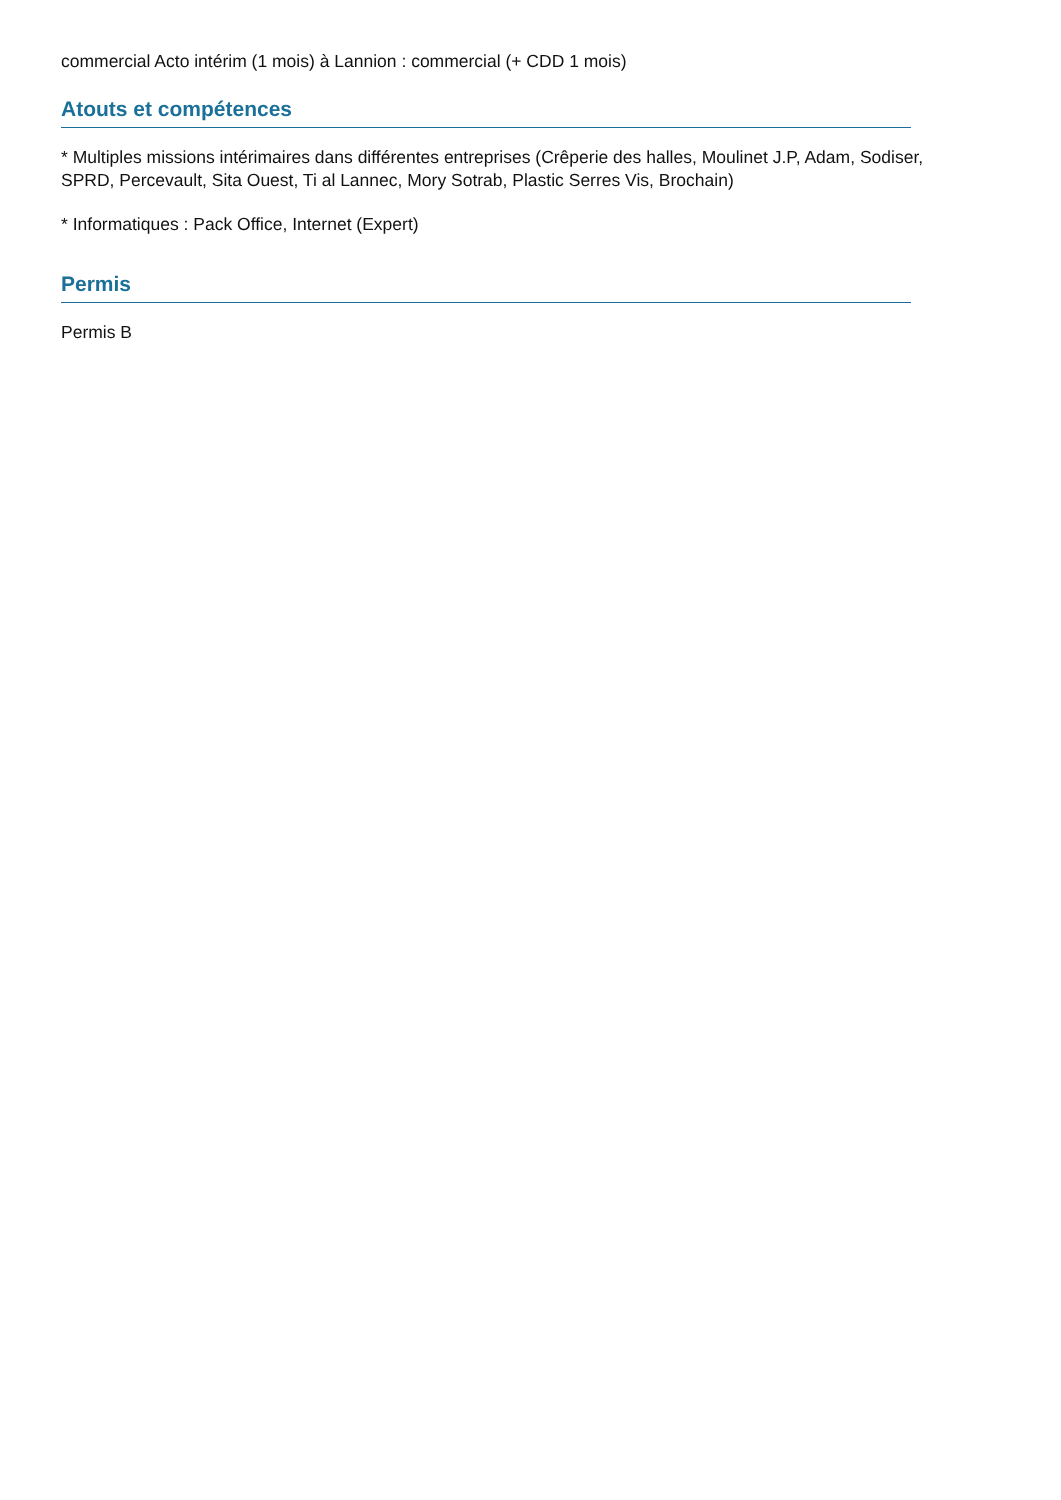commercial Acto intérim (1 mois) à Lannion : commercial (+ CDD 1 mois)
Atouts et compétences
* Multiples missions intérimaires dans différentes entreprises (Crêperie des halles, Moulinet J.P, Adam, Sodiser, SPRD, Percevault, Sita Ouest, Ti al Lannec, Mory Sotrab, Plastic Serres Vis, Brochain)
* Informatiques : Pack Office, Internet (Expert)
Permis
Permis B